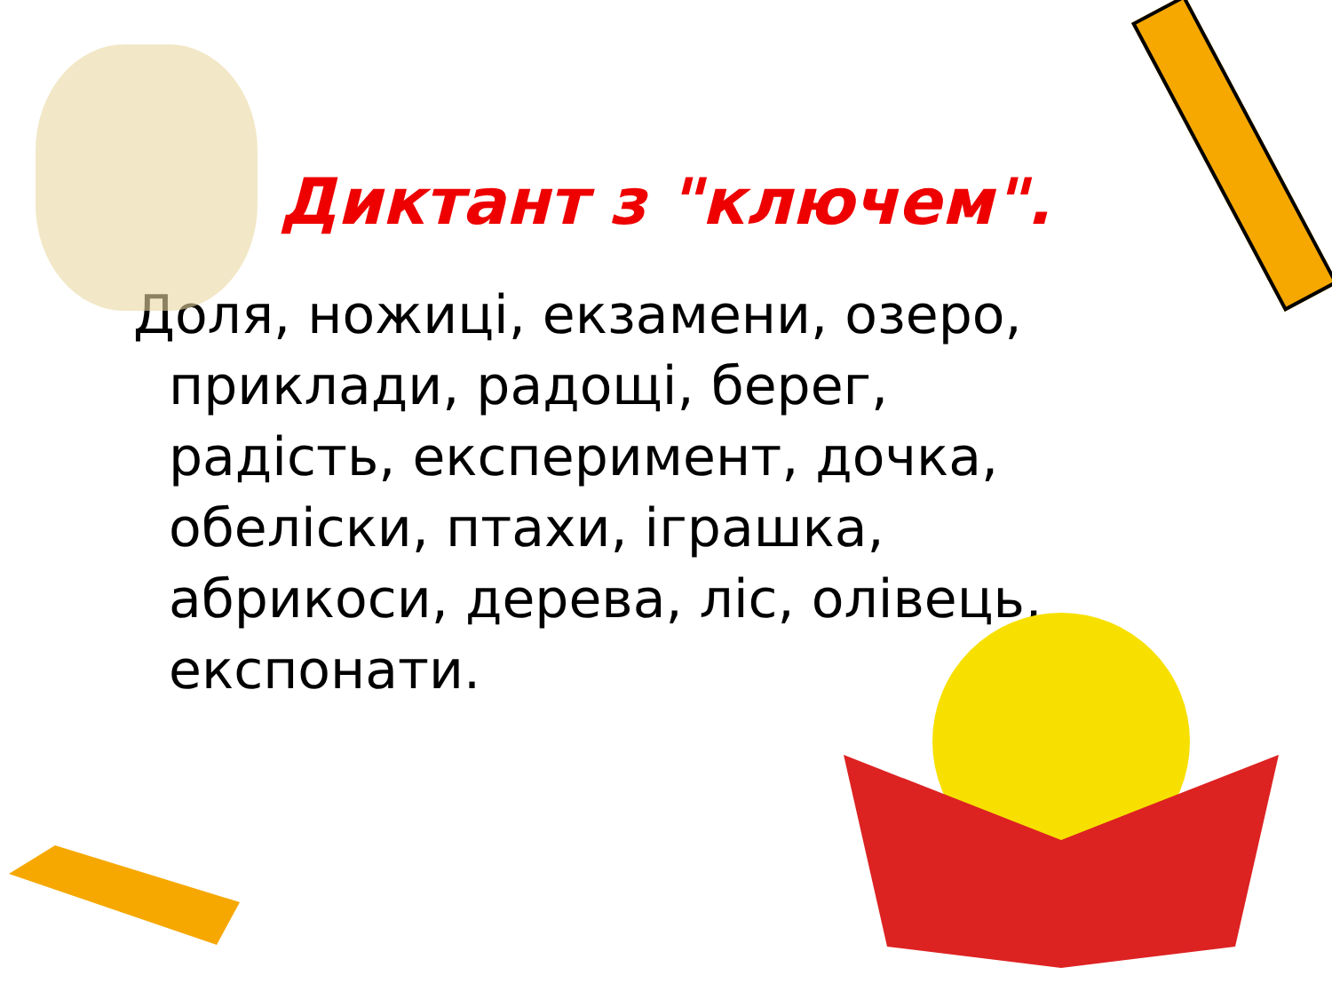Диктант з "ключем".
Доля, ножиці, екзамени, озеро, приклади, радощі, берег, радість, експеримент, дочка, обеліски, птахи, іграшка, абрикоси, дерева, ліс, олівець, експонати.